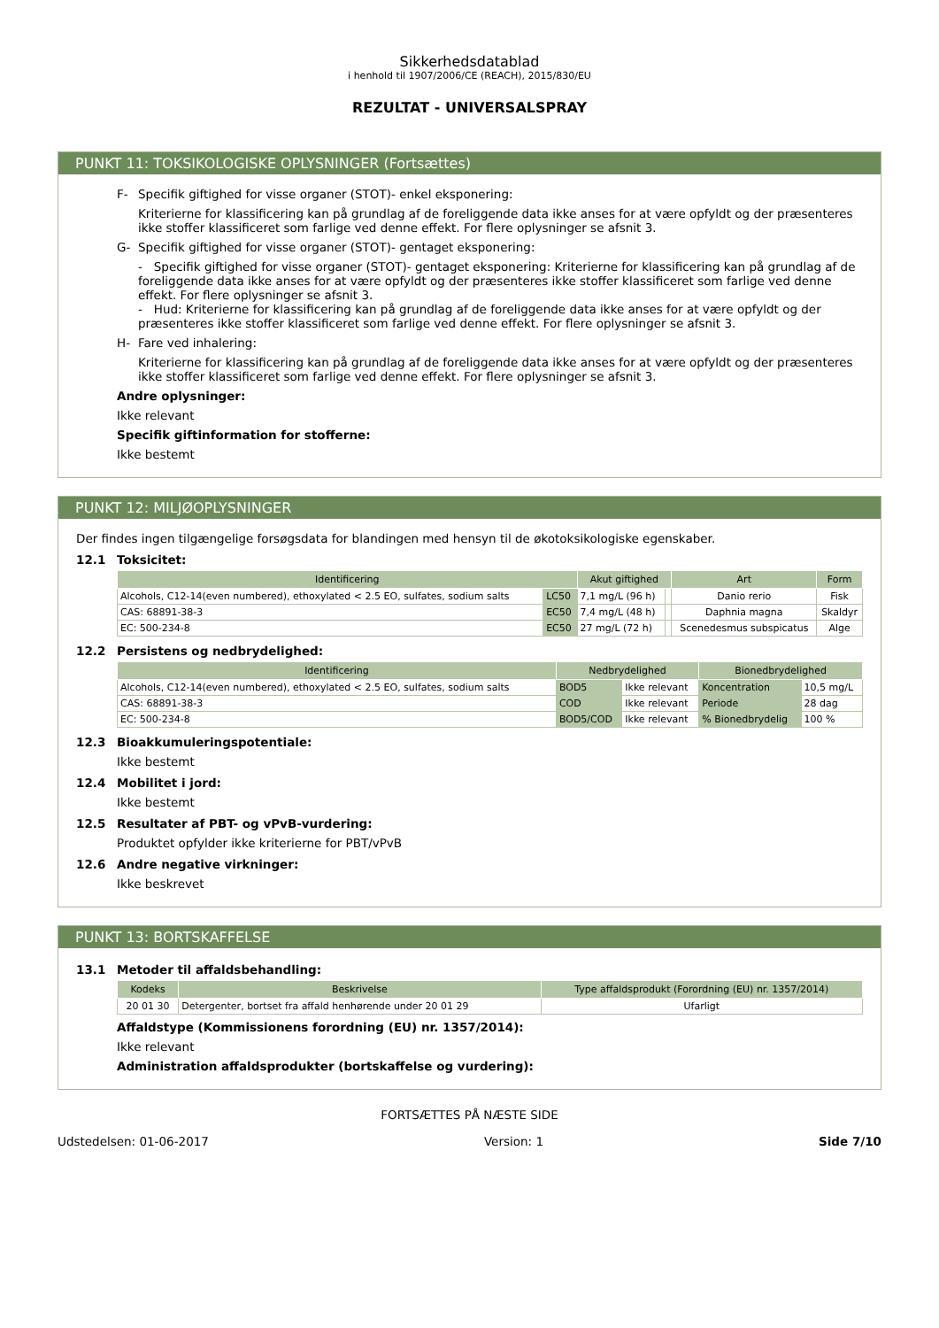Sikkerhedsdatablad
i henhold til 1907/2006/CE (REACH), 2015/830/EU
REZULTAT - UNIVERSALSPRAY
PUNKT 11: TOKSIKOLOGISKE OPLYSNINGER (Fortsættes)
F- Specifik giftighed for visse organer (STOT)- enkel eksponering:
Kriterierne for klassificering kan på grundlag af de foreliggende data ikke anses for at være opfyldt og der præsenteres ikke stoffer klassificeret som farlige ved denne effekt. For flere oplysninger se afsnit 3.
G- Specifik giftighed for visse organer (STOT)- gentaget eksponering:
- Specifik giftighed for visse organer (STOT)- gentaget eksponering: Kriterierne for klassificering kan på grundlag af de foreliggende data ikke anses for at være opfyldt og der præsenteres ikke stoffer klassificeret som farlige ved denne effekt. For flere oplysninger se afsnit 3.
- Hud: Kriterierne for klassificering kan på grundlag af de foreliggende data ikke anses for at være opfyldt og der præsenteres ikke stoffer klassificeret som farlige ved denne effekt. For flere oplysninger se afsnit 3.
H- Fare ved inhalering:
Kriterierne for klassificering kan på grundlag af de foreliggende data ikke anses for at være opfyldt og der præsenteres ikke stoffer klassificeret som farlige ved denne effekt. For flere oplysninger se afsnit 3.
Andre oplysninger:
Ikke relevant
Specifik giftinformation for stofferne:
Ikke bestemt
PUNKT 12: MILJØOPLYSNINGER
Der findes ingen tilgængelige forsøgsdata for blandingen med hensyn til de økotoksikologiske egenskaber.
12.1 Toksicitet:
| Identificering | | Akut giftighed | | Art | Form |
| --- | --- | --- | --- | --- | --- |
| Alcohols, C12-14(even numbered), ethoxylated < 2.5 EO, sulfates, sodium salts | LC50 | 7,1 mg/L (96 h) | | Danio rerio | Fisk |
| CAS: 68891-38-3 | EC50 | 7,4 mg/L (48 h) | | Daphnia magna | Skaldyr |
| EC: 500-234-8 | EC50 | 27 mg/L (72 h) | | Scenedesmus subspicatus | Alge |
12.2 Persistens og nedbrydelighed:
| Identificering | Nedbrydelighed | | Bionedbrydelighed | |
| --- | --- | --- | --- | --- |
| Alcohols, C12-14(even numbered), ethoxylated < 2.5 EO, sulfates, sodium salts | BOD5 | Ikke relevant | Koncentration | 10,5 mg/L |
| CAS: 68891-38-3 | COD | Ikke relevant | Periode | 28 dag |
| EC: 500-234-8 | BOD5/COD | Ikke relevant | % Bionedbrydelig | 100 % |
12.3 Bioakkumuleringspotentiale:
Ikke bestemt
12.4 Mobilitet i jord:
Ikke bestemt
12.5 Resultater af PBT- og vPvB-vurdering:
Produktet opfylder ikke kriterierne for PBT/vPvB
12.6 Andre negative virkninger:
Ikke beskrevet
PUNKT 13: BORTSKAFFELSE
13.1 Metoder til affaldsbehandling:
| Kodeks | Beskrivelse | Type affaldsprodukt (Forordning (EU) nr. 1357/2014) |
| --- | --- | --- |
| 20 01 30 | Detergenter, bortset fra affald henhørende under 20 01 29 | Ufarligt |
Affaldstype (Kommissionens forordning (EU) nr. 1357/2014):
Ikke relevant
Administration affaldsprodukter (bortskaffelse og vurdering):
FORTSÆTTES PÅ NÆSTE SIDE
Udstedelsen: 01-06-2017 Version: 1 Side 7/10